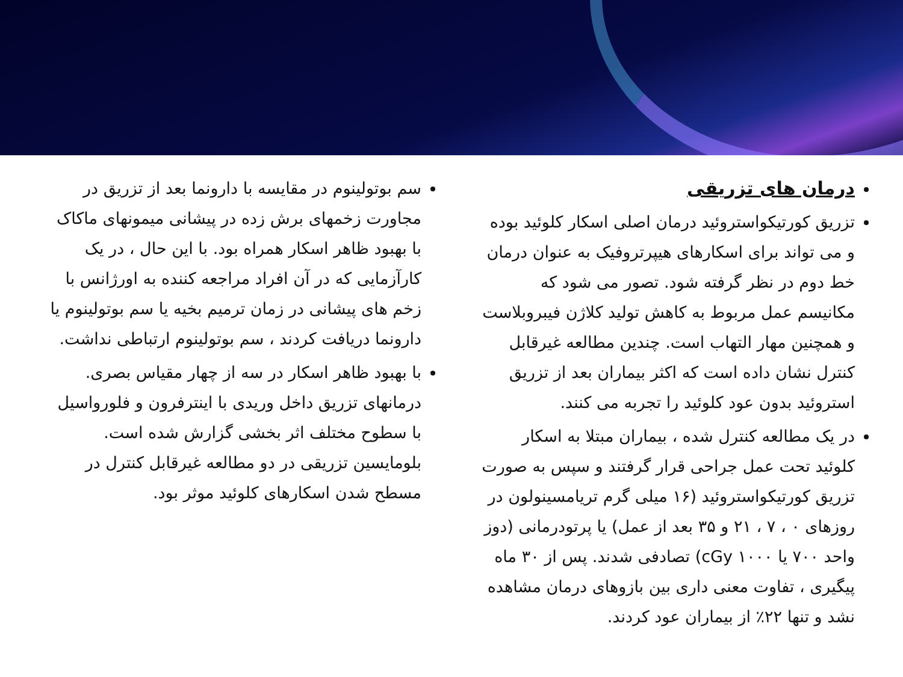درمان های تزریقی
تزریق کورتیکواستروئید درمان اصلی اسکار کلوئید بوده و می تواند برای اسکارهای هیپرتروفیک به عنوان درمان خط دوم در نظر گرفته شود. تصور می شود که مکانیسم عمل مربوط به کاهش تولید کلاژن فیبروبلاست و همچنین مهار التهاب است. چندین مطالعه غیرقابل کنترل نشان داده است که اکثر بیماران بعد از تزریق استروئید بدون عود کلوئید را تجربه می کنند.
در یک مطالعه کنترل شده ، بیماران مبتلا به اسکار کلوئید تحت عمل جراحی قرار گرفتند و سپس به صورت تزریق کورتیکواستروئید (۱۶ میلی گرم تریامسینولون در روزهای ۰ ، ۷ ، ۲۱ و ۳۵ بعد از عمل) یا پرتودرمانی (دوز واحد ۷۰۰ یا ۱۰۰۰ cGy) تصادفی شدند. پس از ۳۰ ماه پیگیری ، تفاوت معنی داری بین بازوهای درمان مشاهده نشد و تنها ۲۲٪ از بیماران عود کردند.
سم بوتولینوم در مقایسه با دارونما بعد از تزریق در مجاورت زخمهای برش زده در پیشانی میمونهای ماکاک با بهبود ظاهر اسکار همراه بود. با این حال ، در یک کارآزمایی که در آن افراد مراجعه کننده به اورژانس با زخم های پیشانی در زمان ترمیم بخیه یا سم بوتولینوم یا دارونما دریافت کردند ، سم بوتولینوم ارتباطی نداشت.
با بهبود ظاهر اسکار در سه از چهار مقیاس بصری. درمانهای تزریق داخل وریدی با اینترفرون و فلورواسیل با سطوح مختلف اثر بخشی گزارش شده است. بلومایسین تزریقی در دو مطالعه غیرقابل کنترل در مسطح شدن اسکارهای کلوئید موثر بود.